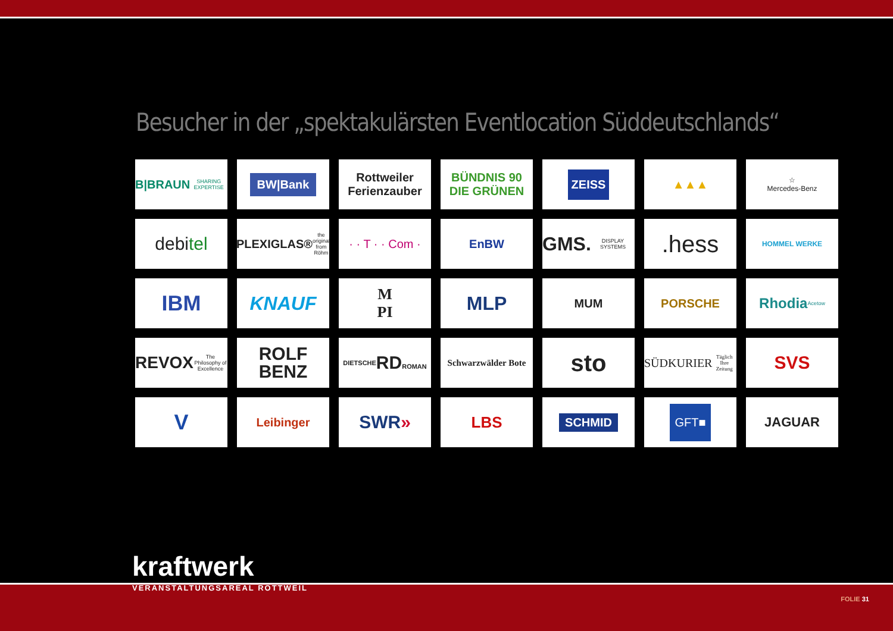Besucher in der „spektakulärsten Eventlocation Süddeutschlands“
B|BRAUN SHARING EXPERTISE
BW|Bank
Rottweiler Ferienzauber
BÜNDNIS 90 DIE GRÜNEN
ZEISS
▲▲▲
☆
Mercedes-Benz
debi tel
PLEXIGLAS® the original from Röhm
· · T · · Com ·
EnBW
GMS. DISPLAY SYSTEMS
.hess
HOMMEL WERKE
IBM
KNAUF
M
PI
MLP
MUM
PORSCHE
Rhodia Acetow
REVOX The Philosophy of Excellence
ROLF
BENZ
DIETSCHE
RD
ROMAN
Schwarzwälder Bote
sto
SÜDKURIER Täglich Ihre Zeitung
SVS
V
Leibinger
SWR »
LBS
SCHMID
GFT■
JAGUAR
kraftwerk
VERANSTALTUNGSAREAL ROTTWEIL
FOLIE 31